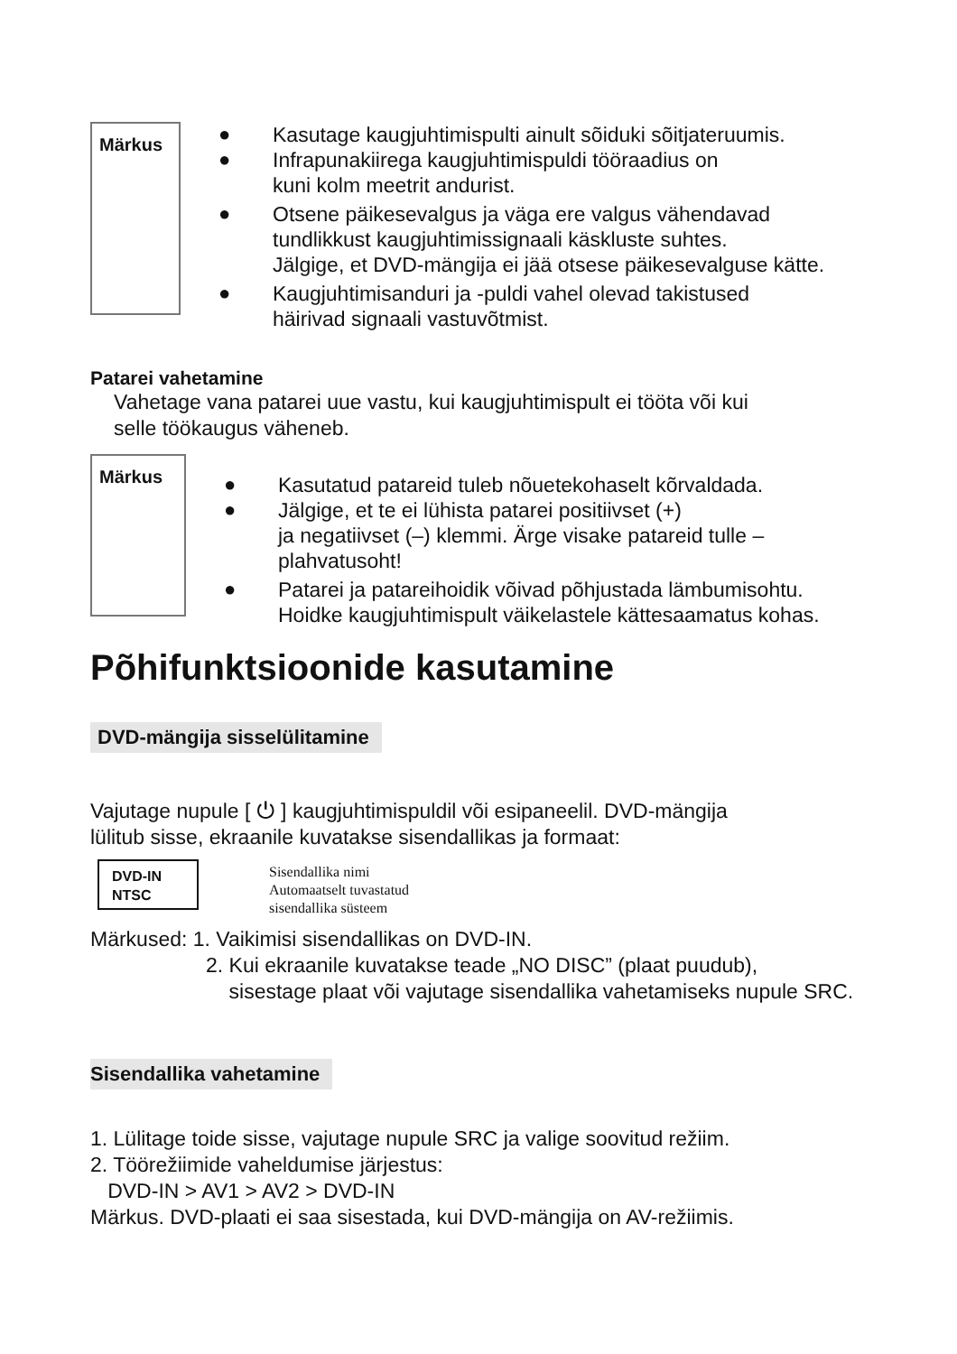Märkus
● Kasutage kaugjuhtimispulti ainult sõiduki sõitjateruumis.
● Infrapunakiirega kaugjuhtimispuldi tööraadius on
kuni kolm meetrit andurist.
● Otsene päikesevalgus ja väga ere valgus vähendavad
tundlikkust kaugjuhtimissignaali käskluste suhtes.
Jälgige, et DVD-mängija ei jää otsese päikesevalguse kätte.
● Kaugjuhtimisanduri ja -puldi vahel olevad takistused
häirivad signaali vastuvõtmist.
Patarei vahetamine
Vahetage vana patarei uue vastu, kui kaugjuhtimispult ei tööta või kui
selle töökaugus väheneb.
Märkus
● Kasutatud patareid tuleb nõuetekohaselt kõrvaldada.
● Jälgige, et te ei lühista patarei positiivset (+)
ja negatiivset (–) klemmi. Ärge visake patareid tulle –
plahvatusoht!
● Patarei ja patareihoidik võivad põhjustada lämbumisohtu.
Hoidke kaugjuhtimispult väikelastele kättesaamatus kohas.
Põhifunktsioonide kasutamine
DVD-mängija sisselülitamine
Vajutage nupule [ ⏻ ] kaugjuhtimispuldil või esipaneelil. DVD-mängija
lülitub sisse, ekraanile kuvatakse sisendallikas ja formaat:
DVD-IN
NTSC
Sisendallika nimi
Automaatselt tuvastatud
sisendallika süsteem
Märkused: 1. Vaikimisi sisendallikas on DVD-IN.
2. Kui ekraanile kuvatakse teade „NO DISC” (plaat puudub),
sisestage plaat või vajutage sisendallika vahetamiseks nupule SRC.
Sisendallika vahetamine
1. Lülitage toide sisse, vajutage nupule SRC ja valige soovitud režiim.
2. Töörežiimide vaheldumise järjestus:
DVD-IN > AV1 > AV2 > DVD-IN
Märkus. DVD-plaati ei saa sisestada, kui DVD-mängija on AV-režiimis.